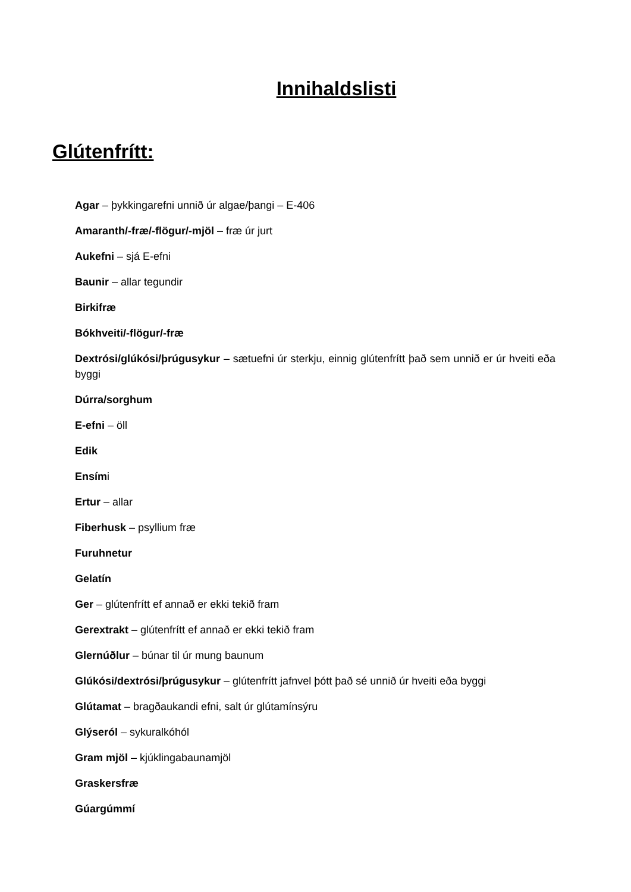Innihaldslisti
Glútenfrítt:
Agar – þykkingarefni unnið úr algae/þangi – E-406
Amaranth/-fræ/-flögur/-mjöl – fræ úr jurt
Aukefni – sjá E-efni
Baunir – allar tegundir
Birkifræ
Bókhveiti/-flögur/-fræ
Dextrósi/glúkósi/þrúgusykur – sætuefni úr sterkju, einnig glútenfrítt það sem unnið er úr hveiti eða byggi
Dúrra/sorghum
E-efni – öll
Edik
Ensími
Ertur – allar
Fiberhusk – psyllium fræ
Furuhnetur
Gelatín
Ger – glútenfrítt ef annað er ekki tekið fram
Gerextrakt – glútenfrítt ef annað er ekki tekið fram
Glernúðlur – búnar til úr mung baunum
Glúkósi/dextrósi/þrúgusykur – glútenfrítt jafnvel þótt það sé unnið úr hveiti eða byggi
Glútamat – bragðaukandi efni, salt úr glútamínsýru
Glýseról – sykuralkóhól
Gram mjöl – kjúklingabaunamjöl
Graskersfræ
Gúargúmmí